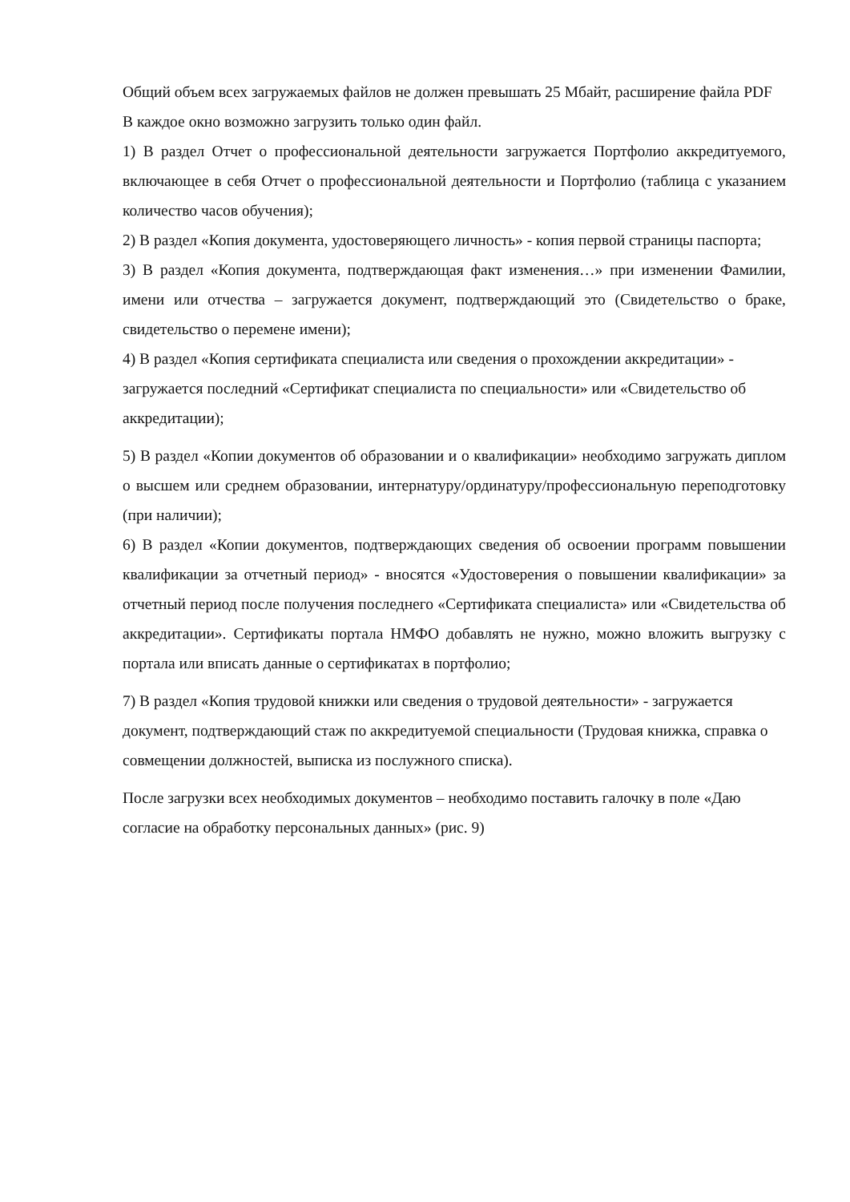Общий объем всех загружаемых файлов не должен превышать 25 Мбайт, расширение файла PDF
В каждое окно возможно загрузить только один файл.
1) В раздел Отчет о профессиональной деятельности загружается Портфолио аккредитуемого, включающее в себя Отчет о профессиональной деятельности и Портфолио (таблица с указанием количество часов обучения);
2) В раздел «Копия документа, удостоверяющего личность» - копия первой страницы паспорта;
3) В раздел «Копия документа, подтверждающая факт изменения…» при изменении Фамилии, имени или отчества – загружается документ, подтверждающий это (Свидетельство о браке, свидетельство о перемене имени);
4) В раздел «Копия сертификата специалиста или сведения о прохождении аккредитации» - загружается последний «Сертификат специалиста по специальности» или «Свидетельство об аккредитации);
5) В раздел «Копии документов об образовании и о квалификации» необходимо загружать диплом о высшем или среднем образовании, интернатуру/ординатуру/профессиональную переподготовку (при наличии);
6) В раздел «Копии документов, подтверждающих сведения об освоении программ повышении квалификации за отчетный период» - вносятся «Удостоверения о повышении квалификации» за отчетный период после получения последнего «Сертификата специалиста» или «Свидетельства об аккредитации». Сертификаты портала НМФО добавлять не нужно, можно вложить выгрузку с портала или вписать данные о сертификатах в портфолио;
7) В раздел «Копия трудовой книжки или сведения о трудовой деятельности» - загружается документ, подтверждающий стаж по аккредитуемой специальности (Трудовая книжка, справка о совмещении должностей, выписка из послужного списка).
После загрузки всех необходимых документов – необходимо поставить галочку в поле «Даю согласие на обработку персональных данных» (рис. 9)